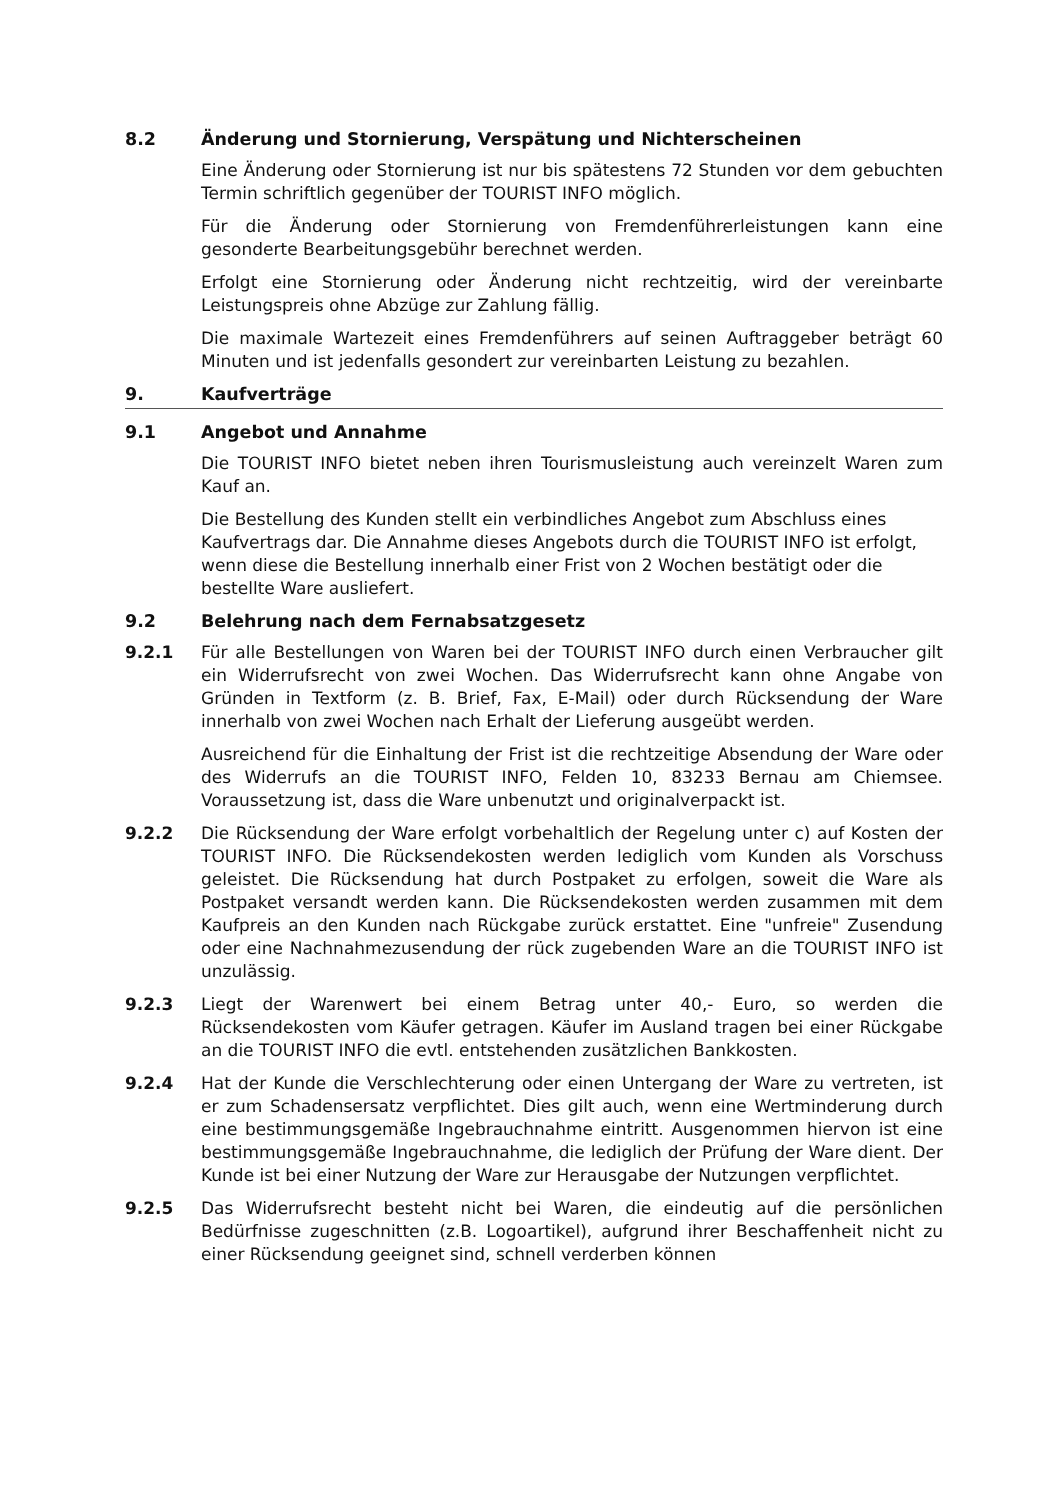8.2 Änderung und Stornierung, Verspätung und Nichterscheinen
Eine Änderung oder Stornierung ist nur bis spätestens 72 Stunden vor dem gebuchten Termin schriftlich gegenüber der TOURIST INFO möglich.
Für die Änderung oder Stornierung von Fremdenführerleistungen kann eine gesonderte Bearbeitungsgebühr berechnet werden.
Erfolgt eine Stornierung oder Änderung nicht rechtzeitig, wird der vereinbarte Leistungspreis ohne Abzüge zur Zahlung fällig.
Die maximale Wartezeit eines Fremdenführers auf seinen Auftraggeber beträgt 60 Minuten und ist jedenfalls gesondert zur vereinbarten Leistung zu bezahlen.
9. Kaufverträge
9.1 Angebot und Annahme
Die TOURIST INFO bietet neben ihren Tourismusleistung auch vereinzelt Waren zum Kauf an.
Die Bestellung des Kunden stellt ein verbindliches Angebot zum Abschluss eines Kaufvertrags dar. Die Annahme dieses Angebots durch die TOURIST INFO ist erfolgt, wenn diese die Bestellung innerhalb einer Frist von 2 Wochen bestätigt oder die bestellte Ware ausliefert.
9.2 Belehrung nach dem Fernabsatzgesetz
9.2.1 Für alle Bestellungen von Waren bei der TOURIST INFO durch einen Verbraucher gilt ein Widerrufsrecht von zwei Wochen. Das Widerrufsrecht kann ohne Angabe von Gründen in Textform (z. B. Brief, Fax, E-Mail) oder durch Rücksendung der Ware innerhalb von zwei Wochen nach Erhalt der Lieferung ausgeübt werden.
Ausreichend für die Einhaltung der Frist ist die rechtzeitige Absendung der Ware oder des Widerrufs an die TOURIST INFO, Felden 10, 83233 Bernau am Chiemsee. Voraussetzung ist, dass die Ware unbenutzt und originalverpackt ist.
9.2.2 Die Rücksendung der Ware erfolgt vorbehaltlich der Regelung unter c) auf Kosten der TOURIST INFO. Die Rücksendekosten werden lediglich vom Kunden als Vorschuss geleistet. Die Rücksendung hat durch Postpaket zu erfolgen, soweit die Ware als Postpaket versandt werden kann. Die Rücksendekosten werden zusammen mit dem Kaufpreis an den Kunden nach Rückgabe zurück erstattet. Eine "unfreie" Zusendung oder eine Nachnahmezusendung der rück zugebenden Ware an die TOURIST INFO ist unzulässig.
9.2.3 Liegt der Warenwert bei einem Betrag unter 40,- Euro, so werden die Rücksendekosten vom Käufer getragen. Käufer im Ausland tragen bei einer Rückgabe an die TOURIST INFO die evtl. entstehenden zusätzlichen Bankkosten.
9.2.4 Hat der Kunde die Verschlechterung oder einen Untergang der Ware zu vertreten, ist er zum Schadensersatz verpflichtet. Dies gilt auch, wenn eine Wertminderung durch eine bestimmungsgemäße Ingebrauchnahme eintritt. Ausgenommen hiervon ist eine bestimmungsgemäße Ingebrauchnahme, die lediglich der Prüfung der Ware dient. Der Kunde ist bei einer Nutzung der Ware zur Herausgabe der Nutzungen verpflichtet.
9.2.5 Das Widerrufsrecht besteht nicht bei Waren, die eindeutig auf die persönlichen Bedürfnisse zugeschnitten (z.B. Logoartikel), aufgrund ihrer Beschaffenheit nicht zu einer Rücksendung geeignet sind, schnell verderben können